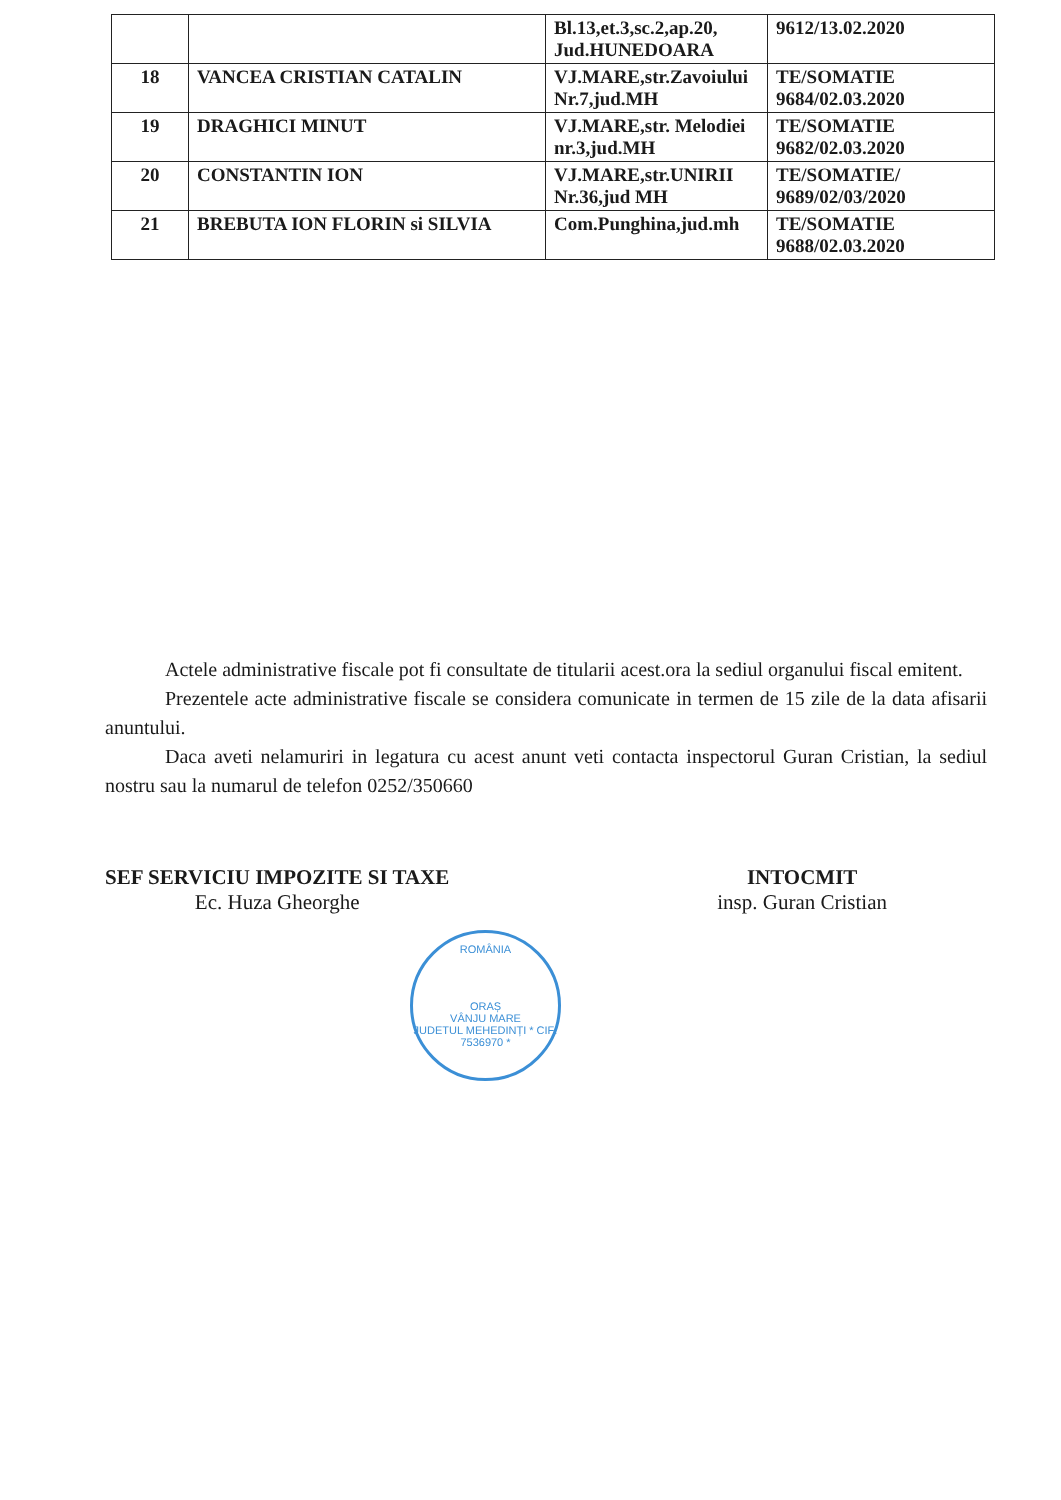| | | Bl.13,et.3,sc.2,ap.20, Jud.HUNEDOARA | 9612/13.02.2020 |
| 18 | VANCEA CRISTIAN CATALIN | VJ.MARE,str.Zavoiului Nr.7,jud.MH | TE/SOMATIE 9684/02.03.2020 |
| 19 | DRAGHICI MINUT | VJ.MARE,str. Melodiei nr.3,jud.MH | TE/SOMATIE 9682/02.03.2020 |
| 20 | CONSTANTIN ION | VJ.MARE,str.UNIRII Nr.36,jud MH | TE/SOMATIE/ 9689/02/03/2020 |
| 21 | BREBUTA ION FLORIN si SILVIA | Com.Punghina,jud.mh | TE/SOMATIE 9688/02.03.2020 |
Actele administrative fiscale pot fi consultate de titularii acest.ora la sediul organului fiscal emitent.
Prezentele acte administrative fiscale se considera comunicate in termen de 15 zile de la data afisarii anuntului.
Daca aveti nelamuriri in legatura cu acest anunt veti contacta inspectorul Guran Cristian, la sediul nostru sau la numarul de telefon 0252/350660
SEF SERVICIU IMPOZITE SI TAXE
Ec. Huza Gheorghe
INTOCMIT
insp. Guran Cristian
ROMÂNIA
ORAȘ
VÂNJU MARE
JUDETUL MEHEDINȚI * CIF: 7536970 *